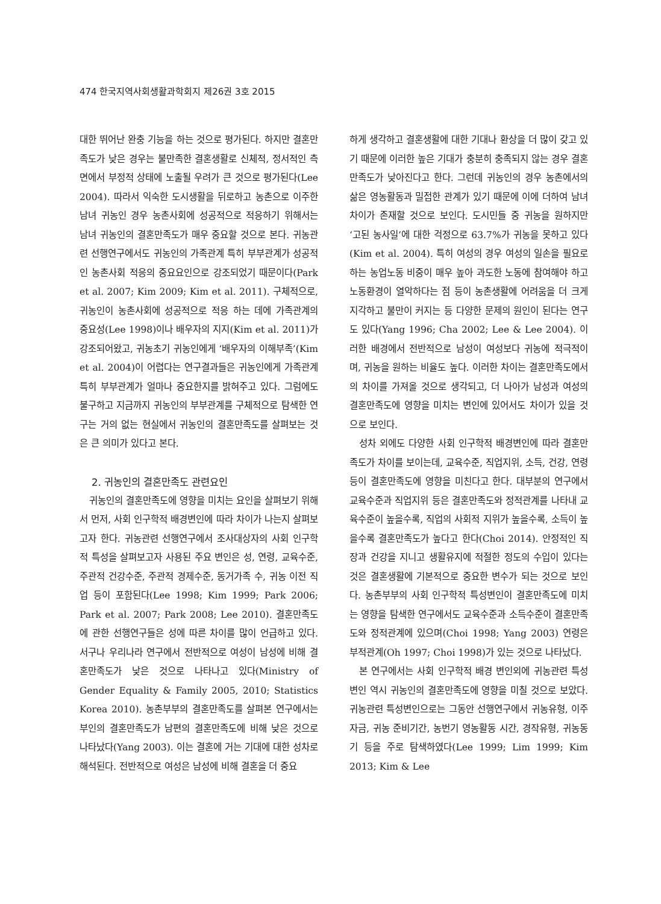474 한국지역사회생활과학회지 제26권 3호 2015
대한 뛰어난 완충 기능을 하는 것으로 평가된다. 하지만 결혼만족도가 낮은 경우는 불만족한 결혼생활로 신체적, 정서적인 측면에서 부정적 상태에 노출될 우려가 큰 것으로 평가된다(Lee 2004). 따라서 익숙한 도시생활을 뒤로하고 농촌으로 이주한 남녀 귀농인 경우 농촌사회에 성공적으로 적응하기 위해서는 남녀 귀농인의 결혼만족도가 매우 중요할 것으로 본다. 귀농관련 선행연구에서도 귀농인의 가족관계 특히 부부관계가 성공적인 농촌사회 적응의 중요요인으로 강조되었기 때문이다(Park et al. 2007; Kim 2009; Kim et al. 2011). 구체적으로, 귀농인이 농촌사회에 성공적으로 적응 하는 데에 가족관계의 중요성(Lee 1998)이나 배우자의 지지(Kim et al. 2011)가 강조되어왔고, 귀농초기 귀농인에게 ‘배우자의 이해부족’(Kim et al. 2004)이 어렵다는 연구결과들은 귀농인에게 가족관계 특히 부부관계가 얼마나 중요한지를 밝혀주고 있다. 그럼에도 불구하고 지금까지 귀농인의 부부관계를 구체적으로 탐색한 연구는 거의 없는 현실에서 귀농인의 결혼만족도를 살펴보는 것은 큰 의미가 있다고 본다.
2. 귀농인의 결혼만족도 관련요인
귀농인의 결혼만족도에 영향을 미치는 요인을 살펴보기 위해서 먼저, 사회 인구학적 배경변인에 따라 차이가 나는지 살펴보고자 한다. 귀농관련 선행연구에서 조사대상자의 사회 인구학적 특성을 살펴보고자 사용된 주요 변인은 성, 연령, 교육수준, 주관적 건강수준, 주관적 경제수준, 동거가족 수, 귀농 이전 직업 등이 포함된다(Lee 1998; Kim 1999; Park 2006; Park et al. 2007; Park 2008; Lee 2010). 결혼만족도에 관한 선행연구들은 성에 따른 차이를 많이 언급하고 있다. 서구나 우리나라 연구에서 전반적으로 여성이 남성에 비해 결혼만족도가 낮은 것으로 나타나고 있다(Ministry of Gender Equality & Family 2005, 2010; Statistics Korea 2010). 농촌부부의 결혼만족도를 살펴본 연구에서는 부인의 결혼만족도가 남편의 결혼만족도에 비해 낮은 것으로 나타났다(Yang 2003). 이는 결혼에 거는 기대에 대한 성차로 해석된다. 전반적으로 여성은 남성에 비해 결혼을 더 중요
하게 생각하고 결혼생활에 대한 기대나 환상을 더 많이 갖고 있기 때문에 이러한 높은 기대가 충분히 충족되지 않는 경우 결혼만족도가 낮아진다고 한다. 그런데 귀농인의 경우 농촌에서의 삶은 영농활동과 밀접한 관계가 있기 때문에 이에 더하여 남녀차이가 존재할 것으로 보인다. 도시민들 중 귀농을 원하지만 ‘고된 농사일’에 대한 걱정으로 63.7%가 귀농을 못하고 있다(Kim et al. 2004). 특히 여성의 경우 여성의 일손을 필요로 하는 농업노동 비중이 매우 높아 과도한 노동에 참여해야 하고 노동환경이 열악하다는 점 등이 농촌생활에 어려움을 더 크게 지각하고 불만이 커지는 등 다양한 문제의 원인이 된다는 연구도 있다(Yang 1996; Cha 2002; Lee & Lee 2004). 이러한 배경에서 전반적으로 남성이 여성보다 귀농에 적극적이며, 귀농을 원하는 비율도 높다. 이러한 차이는 결혼만족도에서의 차이를 가져올 것으로 생각되고, 더 나아가 남성과 여성의 결혼만족도에 영향을 미치는 변인에 있어서도 차이가 있을 것으로 보인다.
성차 외에도 다양한 사회 인구학적 배경변인에 따라 결혼만족도가 차이를 보이는데, 교육수준, 직업지위, 소득, 건강, 연령 등이 결혼만족도에 영향을 미친다고 한다. 대부분의 연구에서 교육수준과 직업지위 등은 결혼만족도와 정적관계를 나타내 교육수준이 높을수록, 직업의 사회적 지위가 높을수록, 소득이 높을수록 결혼만족도가 높다고 한다(Choi 2014). 안정적인 직장과 건강을 지니고 생활유지에 적절한 정도의 수입이 있다는 것은 결혼생활에 기본적으로 중요한 변수가 되는 것으로 보인다. 농촌부부의 사회 인구학적 특성변인이 결혼만족도에 미치는 영향을 탐색한 연구에서도 교육수준과 소득수준이 결혼만족도와 정적관계에 있으며(Choi 1998; Yang 2003) 연령은 부적관계(Oh 1997; Choi 1998)가 있는 것으로 나타났다.
본 연구에서는 사회 인구학적 배경 변인외에 귀농관련 특성변인 역시 귀농인의 결혼만족도에 영향을 미칠 것으로 보았다. 귀농관련 특성변인으로는 그동안 선행연구에서 귀농유형, 이주자금, 귀농 준비기간, 농번기 영농활동 시간, 경작유형, 귀농동기 등을 주로 탐색하였다(Lee 1999; Lim 1999; Kim 2013; Kim & Lee